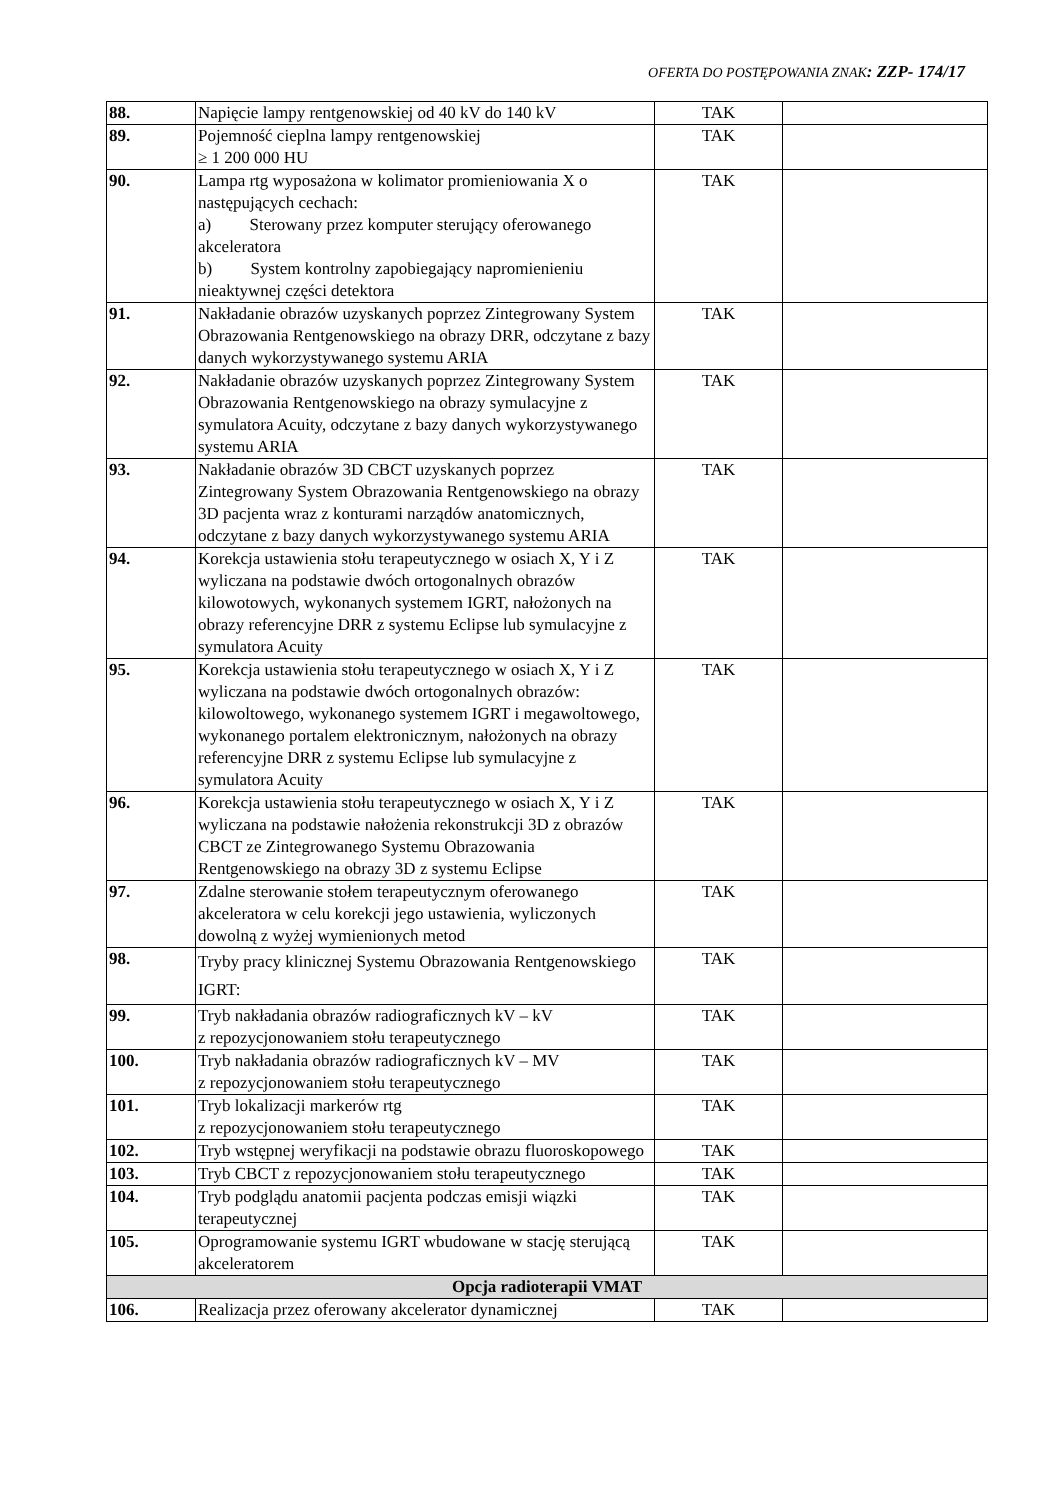OFERTA DO POSTĘPOWANIA ZNAK: ZZP- 174/17
| 88. | Napięcie lampy rentgenowskiej od 40 kV do 140 kV | TAK | |
| 89. | Pojemność cieplna lampy rentgenowskiej ≥ 1 200 000 HU | TAK | |
| 90. | Lampa rtg wyposażona w kolimator promieniowania X o następujących cechach: a) Sterowany przez komputer sterujący oferowanego akceleratora b) System kontrolny zapobiegający napromienieniu nieaktywnej części detektora | TAK | |
| 91. | Nakładanie obrazów uzyskanych poprzez Zintegrowany System Obrazowania Rentgenowskiego na obrazy DRR, odczytane z bazy danych wykorzystywanego systemu ARIA | TAK | |
| 92. | Nakładanie obrazów uzyskanych poprzez Zintegrowany System Obrazowania Rentgenowskiego na obrazy symulacyjne z symulatora Acuity, odczytane z bazy danych wykorzystywanego systemu ARIA | TAK | |
| 93. | Nakładanie obrazów 3D CBCT uzyskanych poprzez Zintegrowany System Obrazowania Rentgenowskiego na obrazy 3D pacjenta wraz z konturami narządów anatomicznych, odczytane z bazy danych wykorzystywanego systemu ARIA | TAK | |
| 94. | Korekcja ustawienia stołu terapeutycznego w osiach X, Y i Z wyliczana na podstawie dwóch ortogonalnych obrazów kilowotowych, wykonanych systemem IGRT, nałożonych na obrazy referencyjne DRR z systemu Eclipse lub symulacyjne z symulatora Acuity | TAK | |
| 95. | Korekcja ustawienia stołu terapeutycznego w osiach X, Y i Z wyliczana na podstawie dwóch ortogonalnych obrazów: kilowoltowego, wykonanego systemem IGRT i megawoltowego, wykonanego portalem elektronicznym, nałożonych na obrazy referencyjne DRR z systemu Eclipse lub symulacyjne z symulatora Acuity | TAK | |
| 96. | Korekcja ustawienia stołu terapeutycznego w osiach X, Y i Z wyliczana na podstawie nałożenia rekonstrukcji 3D z obrazów CBCT ze Zintegrowanego Systemu Obrazowania Rentgenowskiego na obrazy 3D z systemu Eclipse | TAK | |
| 97. | Zdalne sterowanie stołem terapeutycznym oferowanego akceleratora w celu korekcji jego ustawienia, wyliczonych dowolną z wyżej wymienionych metod | TAK | |
| 98. | Tryby pracy klinicznej Systemu Obrazowania Rentgenowskiego IGRT: | TAK | |
| 99. | Tryb nakładania obrazów radiograficznych kV – kV z repozycjonowaniem stołu terapeutycznego | TAK | |
| 100. | Tryb nakładania obrazów radiograficznych kV – MV z repozycjonowaniem stołu terapeutycznego | TAK | |
| 101. | Tryb lokalizacji markerów rtg z repozycjonowaniem stołu terapeutycznego | TAK | |
| 102. | Tryb wstępnej weryfikacji na podstawie obrazu fluoroskopowego | TAK | |
| 103. | Tryb CBCT z repozycjonowaniem stołu terapeutycznego | TAK | |
| 104. | Tryb podglądu anatomii pacjenta podczas emisji wiązki terapeutycznej | TAK | |
| 105. | Oprogramowanie systemu IGRT wbudowane w stację sterującą akceleratorem | TAK | |
| Opcja radioterapii VMAT | | | |
| 106. | Realizacja przez oferowany akcelerator dynamicznej | TAK | |